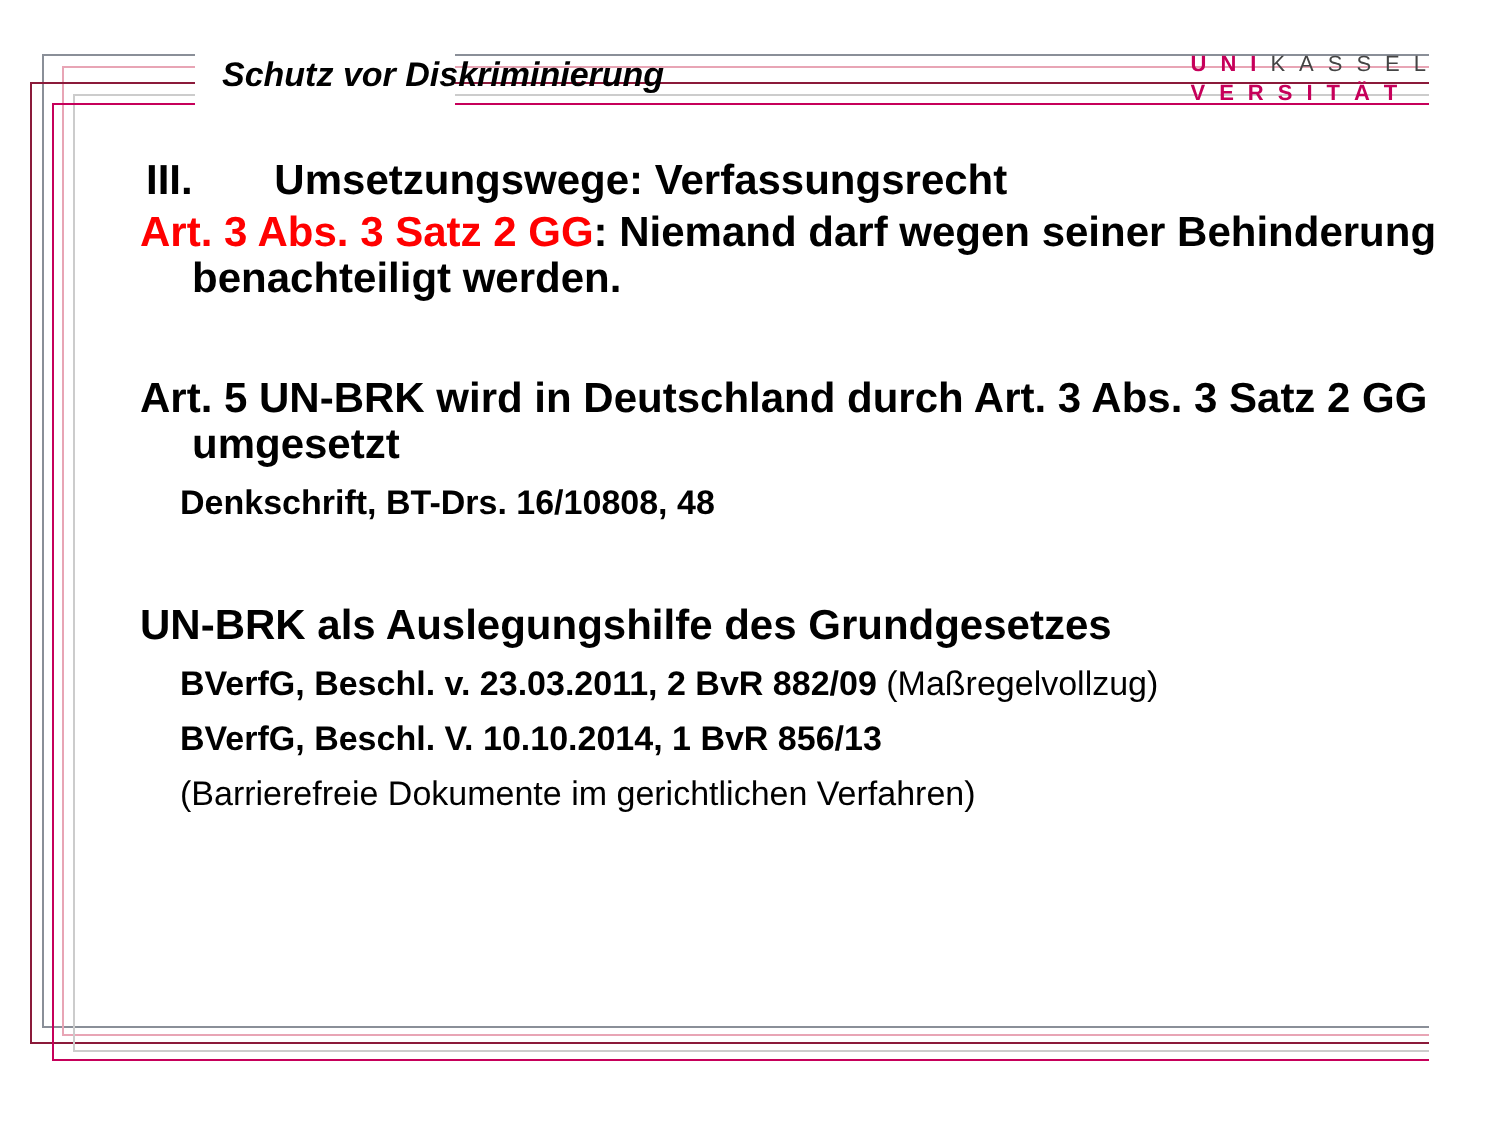Schutz vor Diskriminierung
UNIKASSEL
VERSITÄT
III. Umsetzungswege: Verfassungsrecht
Art. 3 Abs. 3 Satz 2 GG: Niemand darf wegen seiner Behinderung
benachteiligt werden.
Art. 5 UN-BRK wird in Deutschland durch Art. 3 Abs. 3 Satz 2 GG
umgesetzt
Denkschrift, BT-Drs. 16/10808, 48
UN-BRK als Auslegungshilfe des Grundgesetzes
BVerfG, Beschl. v. 23.03.2011, 2 BvR 882/09 (Maßregelvollzug)
BVerfG, Beschl. V. 10.10.2014, 1 BvR 856/13
(Barrierefreie Dokumente im gerichtlichen Verfahren)